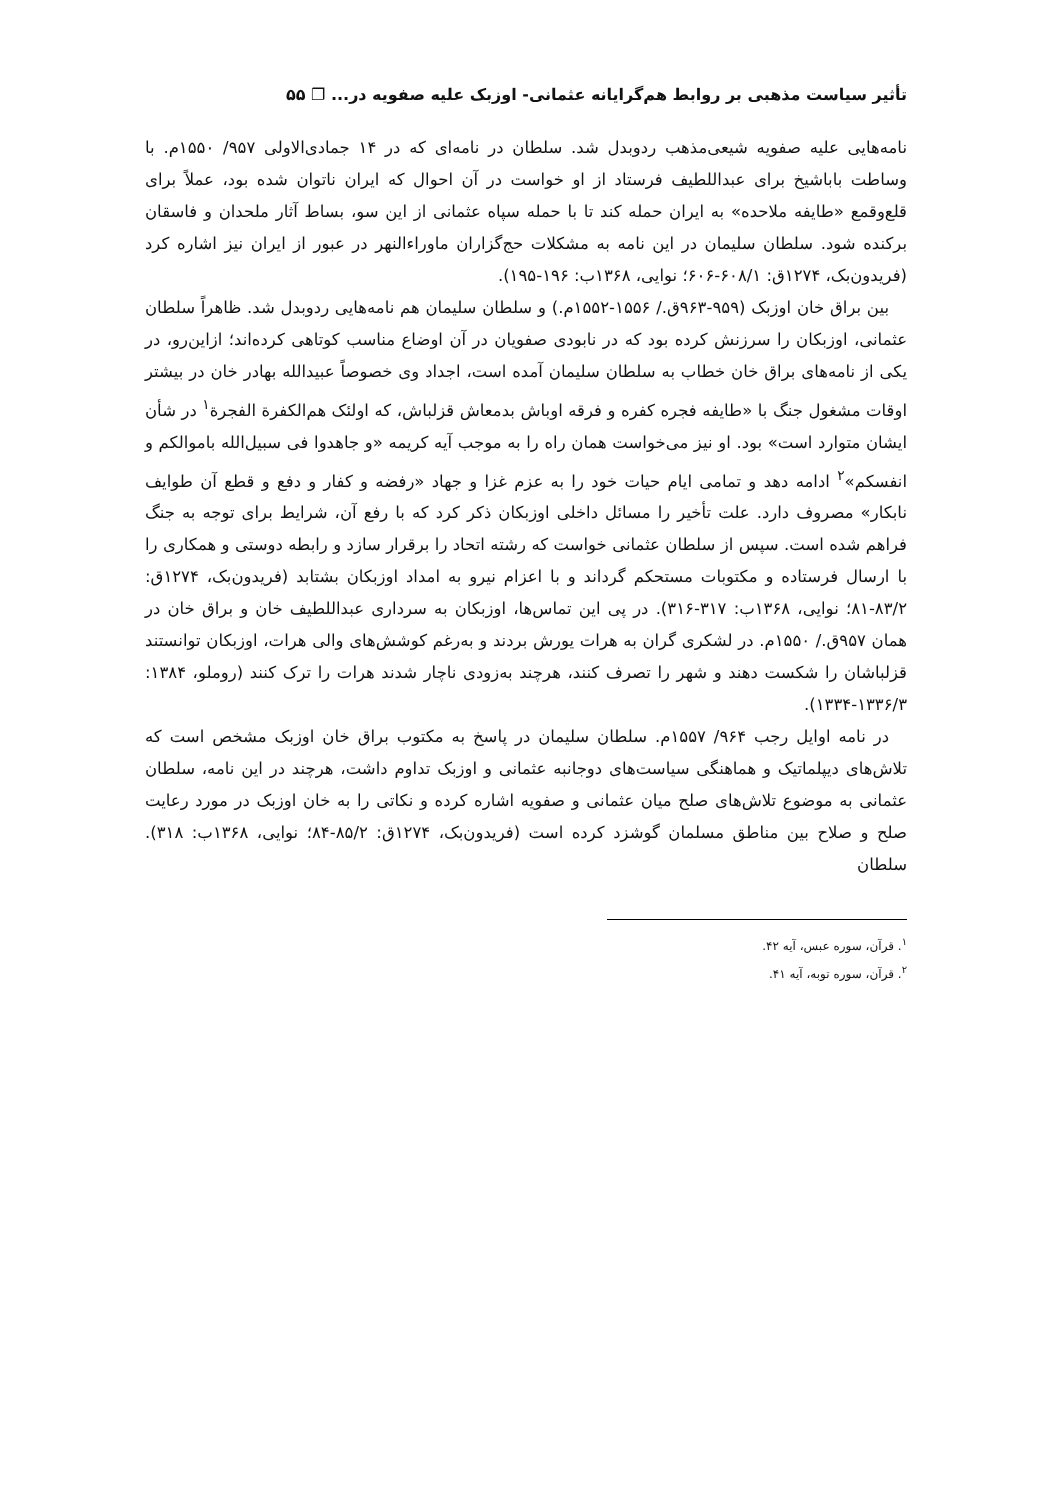تأثیر سیاست مذهبی بر روابط هم‌گرایانه عثمانی- اوزبک علیه صفویه در... ❐ ۵۵
نامه‌هایی علیه صفویه شیعی‌مذهب ردوبدل شد. سلطان در نامه‌ای که در ۱۴ جمادی‌الاولی ۹۵۷/ ۱۵۵۰م. با وساطت باباشیخ برای عبداللطیف فرستاد از او خواست در آن احوال که ایران ناتوان شده بود، عملاً برای قلع‌وقمع «طایفه ملاحده» به ایران حمله کند تا با حمله سپاه عثمانی از این سو، بساط آثار ملحدان و فاسقان برکنده شود. سلطان سلیمان در این نامه به مشکلات حج‌گزاران ماوراءالنهر در عبور از ایران نیز اشاره کرد (فریدون‌بک، ۱۲۷۴ق: ۶۰۸/۱-۶۰۶؛ نوایی، ۱۳۶۸ب: ۱۹۶-۱۹۵).
بین براق خان اوزبک (۹۵۹-۹۶۳ق./ ۱۵۵۶-۱۵۵۲م.) و سلطان سلیمان هم نامه‌هایی ردوبدل شد. ظاهراً سلطان عثمانی، اوزبکان را سرزنش کرده بود که در نابودی صفویان در آن اوضاع مناسب کوتاهی کرده‌اند؛ ازاین‌رو، در یکی از نامه‌های براق خان خطاب به سلطان سلیمان آمده است، اجداد وی خصوصاً عبیدالله بهادر خان در بیشتر اوقات مشغول جنگ با «طایفه فجره کفره و فرقه اوباش بدمعاش قزلباش، که اولئک هم‌الکفرة الفجرة<sup>۱</sup> در شأن ایشان متوارد است» بود. او نیز می‌خواست همان راه را به موجب آیه کریمه «و جاهدوا فی سبیل‌الله باموالکم و انفسکم»<sup>۲</sup> ادامه دهد و تمامی ایام حیات خود را به عزم غزا و جهاد «رفضه و کفار و دفع و قطع آن طوایف نابکار» مصروف دارد. علت تأخیر را مسائل داخلی اوزبکان ذکر کرد که با رفع آن، شرایط برای توجه به جنگ فراهم شده است. سپس از سلطان عثمانی خواست که رشته اتحاد را برقرار سازد و رابطه دوستی و همکاری را با ارسال فرستاده و مکتوبات مستحکم گرداند و با اعزام نیرو به امداد اوزبکان بشتابد (فریدون‌بک، ۱۲۷۴ق: ۸۳/۲-۸۱؛ نوایی، ۱۳۶۸ب: ۳۱۷-۳۱۶). در پی این تماس‌ها، اوزبکان به سرداری عبداللطیف خان و براق خان در همان ۹۵۷ق./ ۱۵۵۰م. در لشکری گران به هرات یورش بردند و به‌رغم کوشش‌های والی هرات، اوزبکان توانستند قزلباشان را شکست دهند و شهر را تصرف کنند، هرچند به‌زودی ناچار شدند هرات را ترک کنند (روملو، ۱۳۸۴: ۱۳۳۶/۳-۱۳۳۴).
در نامه اوایل رجب ۹۶۴/ ۱۵۵۷م. سلطان سلیمان در پاسخ به مکتوب براق خان اوزبک مشخص است که تلاش‌های دیپلماتیک و هماهنگی سیاست‌های دوجانبه عثمانی و اوزبک تداوم داشت، هرچند در این نامه، سلطان عثمانی به موضوع تلاش‌های صلح میان عثمانی و صفویه اشاره کرده و نکاتی را به خان اوزبک در مورد رعایت صلح و صلاح بین مناطق مسلمان گوشزد کرده است (فریدون‌بک، ۱۲۷۴ق: ۸۵/۲-۸۴؛ نوایی، ۱۳۶۸ب: ۳۱۸). سلطان
<sup>۱</sup>. قرآن، سوره عبس، آیه ۴۲.
<sup>۲</sup>. قرآن، سوره توبه، آیه ۴۱.